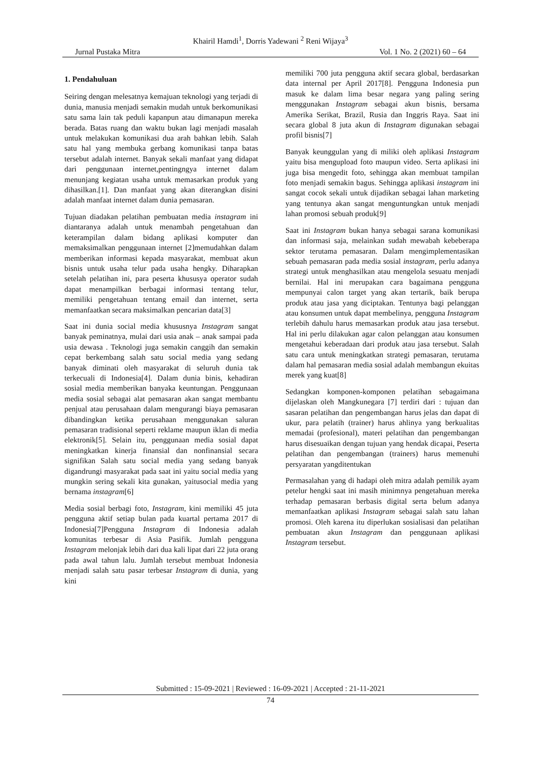Khairil Hamdi<sup>1</sup>, Dorris Yadewani <sup>2</sup> Reni Wijaya<sup>3</sup>
Jurnal Pustaka Mitra Vol. 1 No. 2 (2021) 60 – 64
1. Pendahuluan
Seiring dengan melesatnya kemajuan teknologi yang terjadi di dunia, manusia menjadi semakin mudah untuk berkomunikasi satu sama lain tak peduli kapanpun atau dimanapun mereka berada. Batas ruang dan waktu bukan lagi menjadi masalah untuk melakukan komunikasi dua arah bahkan lebih. Salah satu hal yang membuka gerbang komunikasi tanpa batas tersebut adalah internet. Banyak sekali manfaat yang didapat dari penggunaan internet,pentingngya internet dalam menunjang kegiatan usaha untuk memasarkan produk yang dihasilkan.[1]. Dan manfaat yang akan diterangkan disini adalah manfaat internet dalam dunia pemasaran.
Tujuan diadakan pelatihan pembuatan media instagram ini diantaranya adalah untuk menambah pengetahuan dan keterampilan dalam bidang aplikasi komputer dan memaksimalkan penggunaan internet [2]memudahkan dalam memberikan informasi kepada masyarakat, membuat akun bisnis untuk usaha telur pada usaha hengky. Diharapkan setelah pelatihan ini, para peserta khususya operator sudah dapat menampilkan berbagai informasi tentang telur, memiliki pengetahuan tentang email dan internet, serta memanfaatkan secara maksimalkan pencarian data[3]
Saat ini dunia social media khususnya Instagram sangat banyak peminatnya, mulai dari usia anak – anak sampai pada usia dewasa . Teknologi juga semakin canggih dan semakin cepat berkembang salah satu social media yang sedang banyak diminati oleh masyarakat di seluruh dunia tak terkecuali di Indonesia[4]. Dalam dunia binis, kehadiran sosial media memberikan banyaka keuntungan. Penggunaan media sosial sebagai alat pemasaran akan sangat membantu penjual atau perusahaan dalam mengurangi biaya pemasaran dibandingkan ketika perusahaan menggunakan saluran pemasaran tradisional seperti reklame maupun iklan di media elektronik[5]. Selain itu, penggunaan media sosial dapat meningkatkan kinerja finansial dan nonfinansial secara signifikan Salah satu social media yang sedang banyak digandrungi masyarakat pada saat ini yaitu social media yang mungkin sering sekali kita gunakan, yaitusocial media yang bernama instagram[6]
Media sosial berbagi foto, Instagram, kini memiliki 45 juta pengguna aktif setiap bulan pada kuartal pertama 2017 di Indonesia[7]Pengguna Instagram di Indonesia adalah komunitas terbesar di Asia Pasifik. Jumlah pengguna Instagram melonjak lebih dari dua kali lipat dari 22 juta orang pada awal tahun lalu. Jumlah tersebut membuat Indonesia menjadi salah satu pasar terbesar Instagram di dunia, yang kini
memiliki 700 juta pengguna aktif secara global, berdasarkan data internal per April 2017[8]. Pengguna Indonesia pun masuk ke dalam lima besar negara yang paling sering menggunakan Instagram sebagai akun bisnis, bersama Amerika Serikat, Brazil, Rusia dan Inggris Raya. Saat ini secara global 8 juta akun di Instagram digunakan sebagai profil bisnis[7]
Banyak keunggulan yang di miliki oleh aplikasi Instagram yaitu bisa mengupload foto maupun video. Serta aplikasi ini juga bisa mengedit foto, sehingga akan membuat tampilan foto menjadi semakin bagus. Sehingga aplikasi instagram ini sangat cocok sekali untuk dijadikan sebagai lahan marketing yang tentunya akan sangat menguntungkan untuk menjadi lahan promosi sebuah produk[9]
Saat ini Instagram bukan hanya sebagai sarana komunikasi dan informasi saja, melainkan sudah mewabah kebeberapa sektor terutama pemasaran. Dalam mengimplementasikan sebuah pemasaran pada media sosial instagram, perlu adanya strategi untuk menghasilkan atau mengelola sesuatu menjadi bernilai. Hal ini merupakan cara bagaimana pengguna mempunyai calon target yang akan tertarik, baik berupa produk atau jasa yang diciptakan. Tentunya bagi pelanggan atau konsumen untuk dapat membelinya, pengguna Instagram terlebih dahulu harus memasarkan produk atau jasa tersebut. Hal ini perlu dilakukan agar calon pelanggan atau konsumen mengetahui keberadaan dari produk atau jasa tersebut. Salah satu cara untuk meningkatkan strategi pemasaran, terutama dalam hal pemasaran media sosial adalah membangun ekuitas merek yang kuat[8]
Sedangkan komponen-komponen pelatihan sebagaimana dijelaskan oleh Mangkunegara [7] terdiri dari : tujuan dan sasaran pelatihan dan pengembangan harus jelas dan dapat di ukur, para pelatih (trainer) harus ahlinya yang berkualitas memadai (profesional), materi pelatihan dan pengembangan harus disesuaikan dengan tujuan yang hendak dicapai, Peserta pelatihan dan pengembangan (trainers) harus memenuhi persyaratan yangditentukan
Permasalahan yang di hadapi oleh mitra adalah pemilik ayam petelur hengki saat ini masih minimnya pengetahuan mereka terhadap pemasaran berbasis digital serta belum adanya memanfaatkan aplikasi Instagram sebagai salah satu lahan promosi. Oleh karena itu diperlukan sosialisasi dan pelatihan pembuatan akun Instagram dan penggunaan aplikasi Instagram tersebut.
Submitted : 15-09-2021 | Reviewed : 16-09-2021 | Accepted : 21-11-2021
74